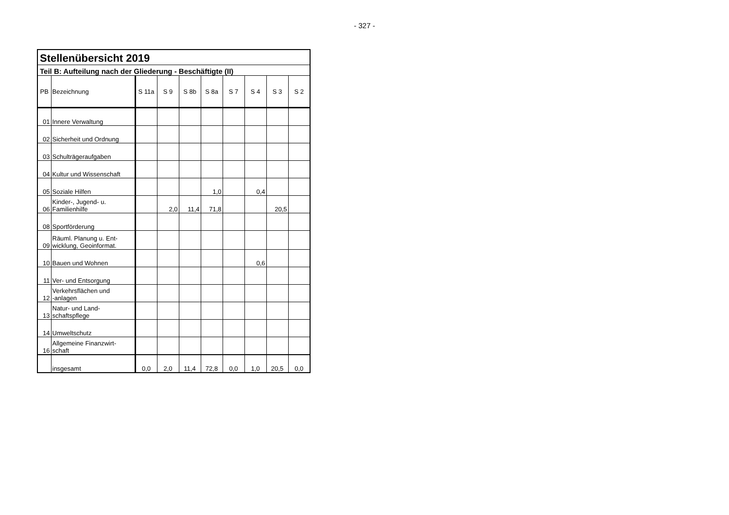- 327 -
| Stellenübersicht 2019 | | | | | | | | | |
| Teil B: Aufteilung nach der Gliederung - Beschäftigte (II) | | | | | | | | | |
| PB | Bezeichnung | S 11a | S 9 | S 8b | S 8a | S 7 | S 4 | S 3 | S 2 |
| 01 | Innere Verwaltung | | | | | | | | |
| 02 | Sicherheit und Ordnung | | | | | | | | |
| 03 | Schulträgeraufgaben | | | | | | | | |
| 04 | Kultur und Wissenschaft | | | | | | | | |
| 05 | Soziale Hilfen | | | | 1,0 | | 0,4 | | |
| 06 | Kinder-, Jugend- u. Familienhilfe | | 2,0 | 11,4 | 71,8 | | | 20,5 | |
| 08 | Sportförderung | | | | | | | | |
| 09 | Räuml. Planung u. Ent- wicklung, Geoinformat. | | | | | | | | |
| 10 | Bauen und Wohnen | | | | | | 0,6 | | |
| 11 | Ver- und Entsorgung | | | | | | | | |
| 12 | Verkehrsflächen und -anlagen | | | | | | | | |
| 13 | Natur- und Land- schaftspflege | | | | | | | | |
| 14 | Umweltschutz | | | | | | | | |
| 16 | Allgemeine Finanzwirt- schaft | | | | | | | | |
| | insgesamt | 0,0 | 2,0 | 11,4 | 72,8 | 0,0 | 1,0 | 20,5 | 0,0 |